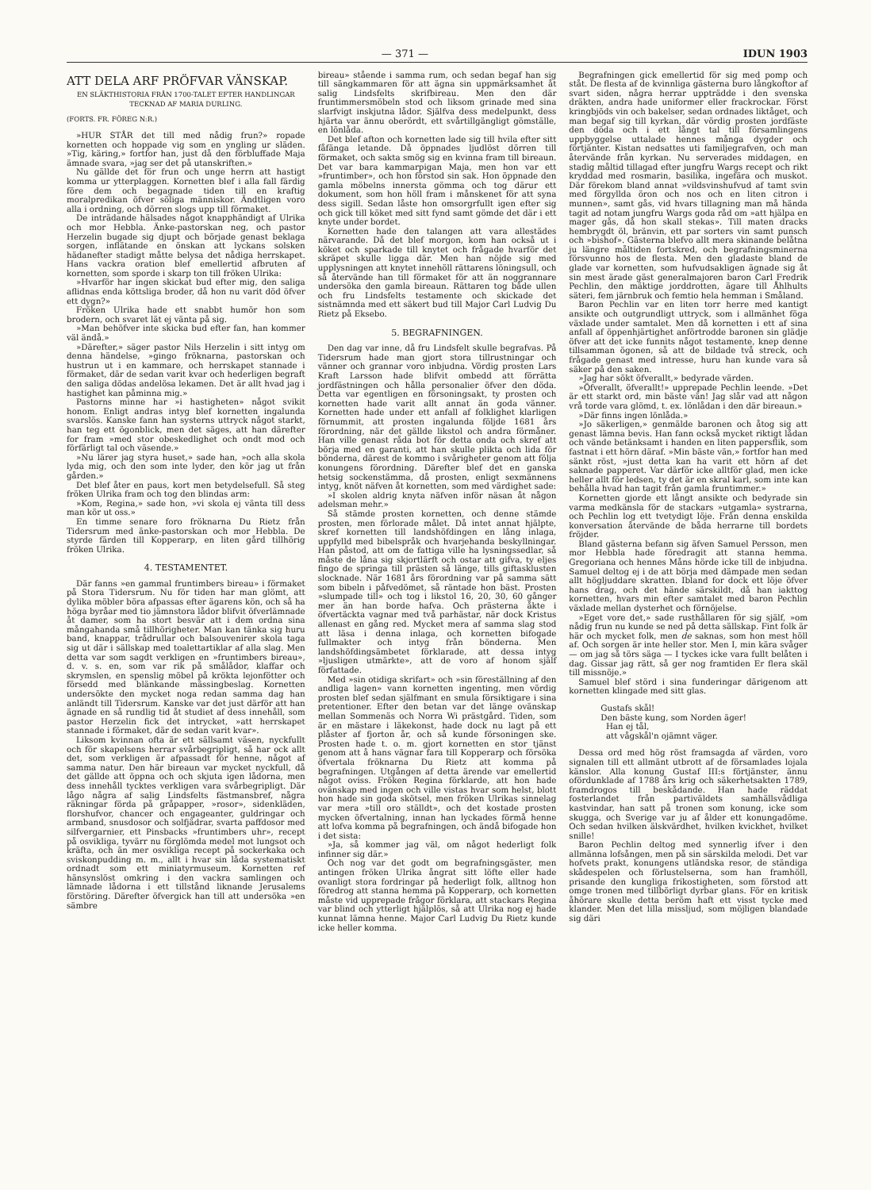— 371 — IDUN 1903
ATT DELA ARF PRÖFVAR VÄNSKAP.
EN SLÄKTHISTORIA FRÅN 1700-TALET EFTER HANDLINGAR TECKNAD AF MARIA DURLING.
(FORTS. FR. FÖREG N:R.)
»HUR STÅR det till med nådig frun?» ropade kornetten och hoppade vig som en yngling ur släden. »Tig, käring,» fortfor han, just då den förbluffade Maja ämnade svara, »jag ser det på utanskriften.»
Nu gällde det för frun och unge herrn att hastigt komma ur ytterplaggen. Kornetten blef i alla fall färdig före dem och begagnade tiden till en kraftig moralpredikan öfver söliga människor. Ändtligen voro alla i ordning, och dörren slogs upp till förmaket.
De inträdande hälsades något knapphändigt af Ulrika och mor Hebbla. Änke-pastorskan neg, och pastor Herzelin bugade sig djupt och började genast beklaga sorgen, inflätande en önskan att lyckans solsken hädanefter stadigt måtte belysa det nådiga herrskapet. Hans vackra oration blef emellertid afbruten af kornetten, som sporde i skarp ton till fröken Ulrika:
»Hvarför har ingen skickat bud efter mig, den saliga aflidnas enda köttsliga broder, då hon nu varit död öfver ett dygn?»
Fröken Ulrika hade ett snabbt humör hon som brodern, och svaret lät ej vänta på sig.
»Man behöfver inte skicka bud efter fan, han kommer väl ändå.»
»Därefter,» säger pastor Nils Herzelin i sitt intyg om denna händelse, »gingo fröknarna, pastorskan och hustrun ut i en kammare, och herrskapet stannade i förmaket, där de sedan varit kvar och hederligen begraft den saliga dödas andelösa lekamen. Det är allt hvad jag i hastighet kan påminna mig.»
Pastorns minne har »i hastigheten» något svikit honom. Enligt andras intyg blef kornetten ingalunda svarslös. Kanske fann han systerns uttryck något starkt, han teg ett ögonblick, men det säges, att han därefter for fram »med stor obeskedlighet och ondt mod och förfärligt tal och väsende.»
»Nu lärer jag styra huset,» sade han, »och alla skola lyda mig, och den som inte lyder, den kör jag ut från gården.»
Det blef åter en paus, kort men betydelsefull. Så steg fröken Ulrika fram och tog den blindas arm:
»Kom, Regina,» sade hon, »vi skola ej vänta till dess man kör ut oss.»
En timme senare foro fröknarna Du Rietz från Tidersrum med änke-pastorskan och mor Hebbla. De styrde färden till Kopperarp, en liten gård tillhörig fröken Ulrika.
4. TESTAMENTET.
Där fanns »en gammal fruntimbers bireau» i förmaket på Stora Tidersrum. Nu för tiden har man glömt, att dylika möbler böra afpassas efter ägarens kön, och så ha höga byråar med tio jämnstora lådor blifvit öfverlämnade åt damer, som ha stort besvär att i dem ordna sina mångahanda små tillhörigheter. Man kan tänka sig huru band, knappar, trådrullar och balsouvenirer skola taga sig ut där i sällskap med toalettartiklar af alla slag. Men detta var som sagdt verkligen en »fruntimbers bireau», d. v. s. en, som var rik på smålådor, klaffar och skrymslen, en spenslig möbel på krökta lejonfötter och försedd med blänkande mässingbeslag. Kornetten undersökte den mycket noga redan samma dag han anländt till Tidersrum. Kanske var det just därför att han ägnade en så rundlig tid åt studiet af dess innehåll, som pastor Herzelin fick det intrycket, »att herrskapet stannade i förmaket, där de sedan varit kvar».
Liksom kvinnan ofta är ett sällsamt väsen, nyckfullt och för skapelsens herrar svårbegripligt, så har ock allt det, som verkligen är afpassadt för henne, något af samma natur. Den här bireaun var mycket nyckfull, då det gällde att öppna och och skjuta igen lådorna, men dess innehåll tycktes verkligen vara svårbegripligt. Där lågo några af salig Lindsfelts fästmansbref, några räkningar förda på gråpapper, »rosor», sidenkläden, florshufvor, chancer och engageanter, guldringar och armband, snusdosor och solfjädrar, svarta paffdosor med silfvergarnier, ett Pinsbacks »fruntimbers uhr», recept på osvikliga, tyvärr nu förglömda medel mot lungsot och kräfta, och än mer osvikliga recept på sockerkaka och sviskonpudding m. m., allt i hvar sin låda systematiskt ordnadt som ett miniatyrmuseum. Kornetten ref hänsynslöst omkring i den vackra samlingen och lämnade lådorna i ett tillstånd liknande Jerusalems förstöring. Därefter öfvergick han till att undersöka »en sämbre
bireau» stående i samma rum, och sedan begaf han sig till sängkammaren för att ägna sin uppmärksamhet åt salig Lindsfelts skrifbireau. Men den där fruntimmersmöbeln stod och liksom grinade med sina slarfvigt inskjutna lådor. Själfva dess medelpunkt, dess hjärta var ännu oberördt, ett svårtillgängligt gömställe, en lönlåda.
Det blef afton och kornetten lade sig till hvila efter sitt fåfänga letande. Då öppnades ljudlöst dörren till förmaket, och sakta smög sig en kvinna fram till bireaun. Det var bara kammarpigan Maja, men hon var ett »fruntimber», och hon förstod sin sak. Hon öppnade den gamla möbelns innersta gömma och tog därur ett dokument, som hon höll fram i månskenet för att syna dess sigill. Sedan låste hon omsorgrfullt igen efter sig och gick till köket med sitt fynd samt gömde det där i ett knyte under bordet.
Kornetten hade den talangen att vara allestädes närvarande. Då det blef morgon, kom han också ut i köket och sparkade till knytet och frågade hvarför det skräpet skulle ligga där. Men han nöjde sig med upplysningen att knytet innehöll rättarens löningsull, och så återvände han till förmaket för att än noggrannare undersöka den gamla bireaun. Rättaren tog både ullen och fru Lindsfelts testamente och skickade det sistnämnda med ett säkert bud till Major Carl Ludvig Du Rietz på Eksebo.
5. BEGRAFNINGEN.
Den dag var inne, då fru Lindsfelt skulle begrafvas. På Tidersrum hade man gjort stora tillrustningar och vänner och grannar voro inbjudna. Vördig prosten Lars Kraft Larsson hade blifvit ombedd att förrätta jordfästningen och hålla personalier öfver den döda. Detta var egentligen en försoningsakt, ty prosten och kornetten hade varit allt annat än goda vänner. Kornetten hade under ett anfall af folklighet klarligen förnummit, att prosten ingalunda följde 1681 års förordning, när det gällde likstol och andra förmåner. Han ville genast råda bot för detta onda och skref att börja med en garanti, att han skulle plikta och lida för bönderna, därest de kommo i svårigheter genom att följa konungens förordning. Därefter blef det en ganska hetsig sockenstämma, då prosten, enligt sexmännens intyg, knöt näfven åt kornetten, som med värdighet sade:
»I skolen aldrig knyta näfven inför näsan åt någon adelsman mehr.»
Så stämde prosten kornetten, och denne stämde prosten, men förlorade målet. Då intet annat hjälpte, skref kornetten till landshöfdingen en lång inlaga, uppfylld med bibelspråk och hvarjehanda beskyllningar. Han påstod, att om de fattiga ville ha lysningssedlar, så måste de låna sig skjortlärft och ostar att gifva, ty eljes fingo de springa till prästen så länge, tills giftasklusten slocknade. När 1681 års förordning var på samma sätt som bibeln i påfvedömet, så räntade hon bäst. Prosten »slumpade till» och tog i likstol 16, 20, 30, 60 gånger mer än han borde hafva. Och prästerna åkte i öfvertäckta vagnar med två parhästar, när dock Kristus allenast en gång red. Mycket mera af samma slag stod att läsa i denna inlaga, och kornetten bifogade fullmakter och intyg från bönderna. Men landshöfdingsämbetet förklarade, att dessa intyg »ljusligen utmärkte», att de voro af honom själf författade.
Med »sin otidiga skrifart» och »sin föreställning af den andliga lagen» vann kornetten ingenting, men vördig prosten blef sedan själfmant en smula försiktigare i sina pretentioner. Efter den betan var det länge ovänskap mellan Sommenäs och Norra Wi prästgård. Tiden, som är en mästare i läkekonst, hade dock nu lagt på ett plåster af fjorton år, och så kunde försoningen ske. Prosten hade t. o. m. gjort kornetten en stor tjänst genom att å hans vägnar fara till Kopperarp och försöka öfvertala fröknarna Du Rietz att komma på begrafningen. Utgången af detta ärende var emellertid något oviss. Fröken Regina förklarde, att hon hade ovänskap med ingen och ville vistas hvar som helst, blott hon hade sin goda skötsel, men fröken Ulrikas sinnelag var mera »till oro ställdt», och det kostade prosten mycken öfvertalning, innan han lyckades förmå henne att lofva komma på begrafningen, och ändå bifogade hon i det sista:
»Ja, så kommer jag väl, om något hederligt folk infinner sig där.»
Och nog var det godt om begrafningsgäster, men antingen fröken Ulrika ångrat sitt löfte eller hade ovanligt stora fordringar på hederligt folk, alltnog hon föredrog att stanna hemma på Kopperarp, och kornetten måste vid upprepade frågor förklara, att stackars Regina var blind och ytterligt hjälplös, så att Ulrika nog ej hade kunnat lämna henne. Major Carl Ludvig Du Rietz kunde icke heller komma.
Begrafningen gick emellertid för sig med pomp och ståt. De flesta af de kvinnliga gästerna buro långkoftor af svart siden, några herrar uppträdde i den svenska dräkten, andra hade uniformer eller frackrockar. Först kringbjöds vin och bakelser, sedan ordnades liktåget, och man begaf sig till kyrkan, där vördig prosten jordfäste den döda och i ett långt tal till församlingens uppbyggelse uttalade hennes många dygder och förtjänter. Kistan nedsattes uti familjegrafven, och man återvände från kyrkan. Nu serverades middagen, en stadig måltid tillagad efter jungfru Wargs recept och rikt kryddad med rosmarin, basilika, ingefära och muskot. Där förekom bland annat »vildsvinshufvud af tamt svin med förgyllda öron och nos och en liten citron i munnen», samt gås, vid hvars tillagning man må hända tagit ad notam jungfru Wargs goda råd om »att hjälpa en mager gås, då hon skall stekas». Till maten dracks hembrygdt öl, bränvin, ett par sorters vin samt punsch och »bishof». Gästerna blefvo allt mera skinande belåtna ju längre måltiden fortskred, och begrafningsminerna försvunno hos de flesta. Men den gladaste bland de glade var kornetten, som hufvudsakligen ägnade sig åt sin mest ärade gäst generalmajoren baron Carl Fredrik Pechlin, den mäktige jorddrotten, ägare till Åhlhults säteri, fem järnbruk och femtio hela hemman i Småland.
Baron Pechlin var en liten torr herre med kantigt ansikte och outgrundligt uttryck, som i allmänhet föga växlade under samtalet. Men då kornetten i ett af sina anfall af öppenhjärtighet anförtrodde baronen sin glädje öfver att det icke funnits något testamente, knep denne tillsamman ögonen, så att de bildade två streck, och frågade genast med intresse, huru han kunde vara så säker på den saken.
»Jag har sökt öfverallt,» bedyrade värden.
»Öfverallt, öfverallt!» upprepade Pechlin leende. »Det är ett starkt ord, min bäste vän! Jag slår vad att någon vrå torde vara glömd, t. ex. lönlådan i den där bireaun.»
»Där finns ingen lönlåda.»
»Jo säkerligen,» genmälde baronen och åtog sig att genast lämna bevis. Han fann också mycket riktigt lådan och vände betänksamt i handen en liten pappersflik, som fastnat i ett hörn däraf. »Min bäste vän,» fortfor han med sänkt röst, »just detta kan ha varit ett hörn af det saknade papperet. Var därför icke alltför glad, men icke heller allt för ledsen, ty det är en skral karl, som inte kan behålla hvad han tagit från gamla fruntimmer.»
Kornetten gjorde ett långt ansikte och bedyrade sin varma medkänsla för de stackars »utgamla» systrarna, och Pechlin log ett tvetydigt löje. Från denna enskilda konversation återvände de båda herrarne till bordets fröjder.
Bland gästerna befann sig äfven Samuel Persson, men mor Hebbla hade föredragit att stanna hemma. Gregoriana och hennes Måns hörde icke till de inbjudna. Samuel deltog ej i de att börja med dämpade men sedan allt högljuddare skratten. Ibland for dock ett löje öfver hans drag, och det hände särskildt, då han iakttog kornetten, hvars min efter samtalet med baron Pechlin växlade mellan dysterhet och förnöjelse.
»Eget vore det,» sade rusthållaren för sig själf, »om nådig frun nu kunde se ned på detta sällskap. Fint folk är här och mycket folk, men de saknas, som hon mest höll af. Och sorgen är inte heller stor. Men I, min kära svåger — om jag så törs säga — I tyckes icke vara fullt belåten i dag. Gissar jag rätt, så ger nog framtiden Er flera skäl till missnöje.»
Samuel blef störd i sina funderingar därigenom att kornetten klingade med sitt glas.
Gustafs skål!
Den bäste kung, som Norden äger!
Han ej tål,
att vågskål'n ojämnt väger.
Dessa ord med hög röst framsagda af värden, voro signalen till ett allmänt utbrott af de församlades lojala känslor. Alla konung Gustaf III:s förtjänster, ännu ofördunklade af 1788 års krig och säkerhetsakten 1789, framdrogos till beskådande. Han hade räddat fosterlandet från partiväldets samhällsvådliga kastvindar, han satt på tronen som konung, icke som skugga, och Sverige var ju af ålder ett konungadöme. Och sedan hvilken älskvärdhet, hvilken kvickhet, hvilket snille!
Baron Pechlin deltog med synnerlig ifver i den allmänna lofsången, men på sin särskilda melodi. Det var hofvets prakt, konungens utländska resor, de ständiga skådespelen och förlustelserna, som han framhöll, prisande den kungliga frikostigheten, som förstod att omge tronen med tillbörligt dyrbar glans. För en kritisk åhörare skulle detta beröm haft ett visst tycke med klander. Men det lilla missljud, som möjligen blandade sig däri